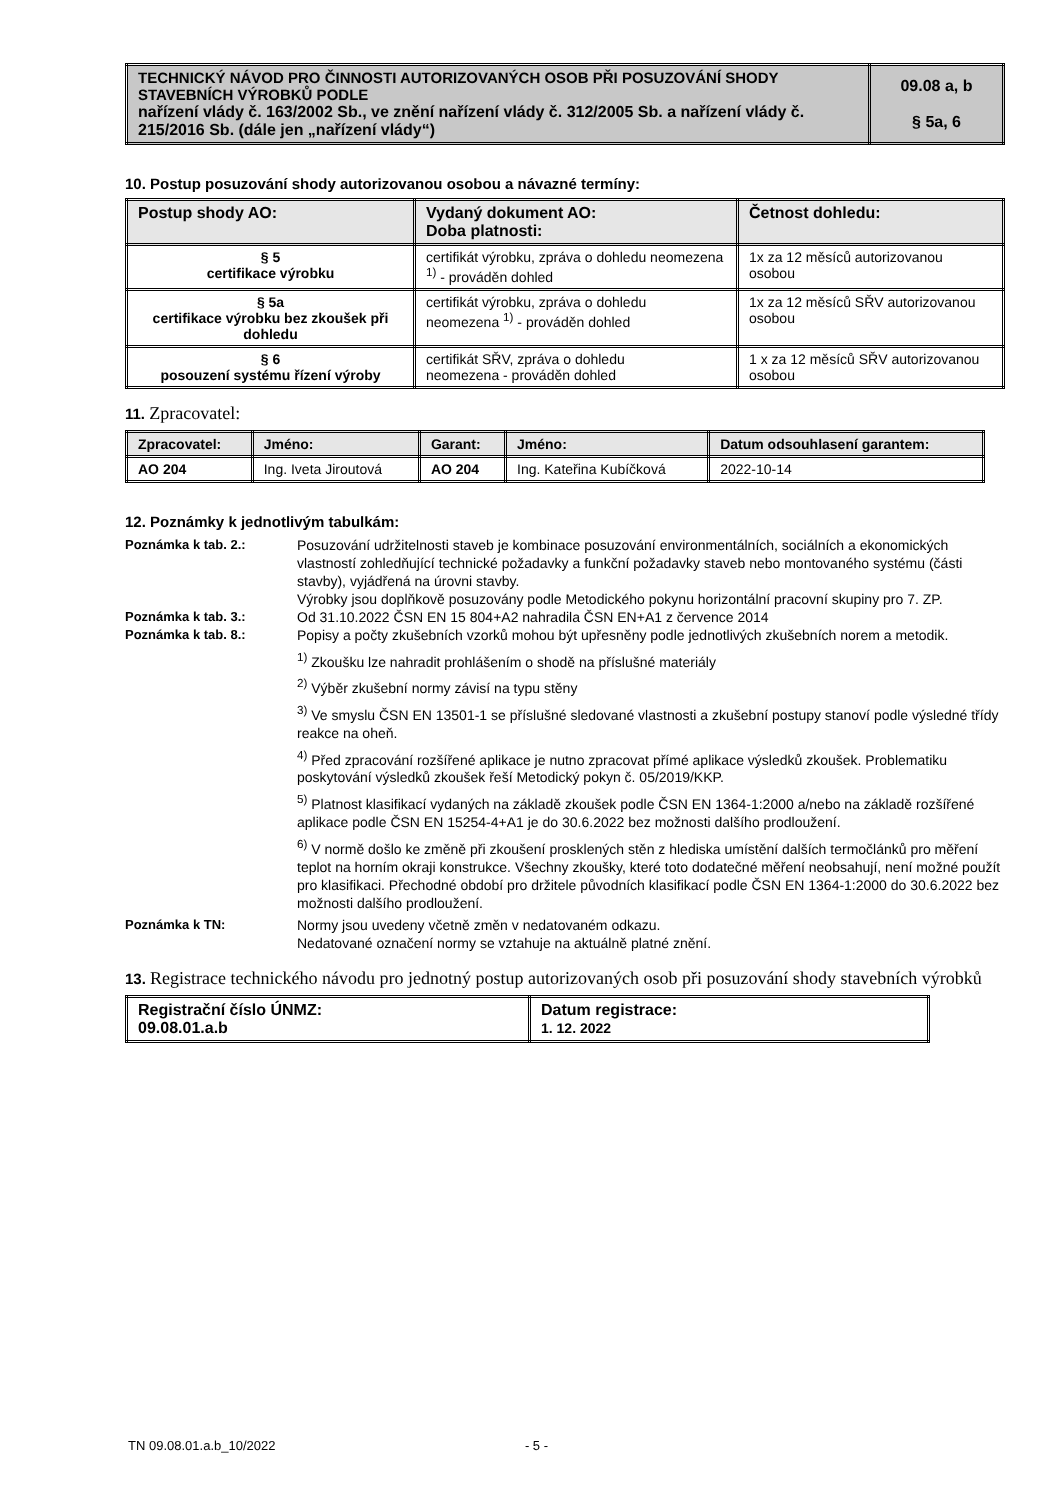| TECHNICKÝ NÁVOD PRO ČINNOSTI AUTORIZOVANÝCH OSOB PŘI POSUZOVÁNÍ SHODY STAVEBNÍCH VÝROBKŮ PODLE nařízení vlády č. 163/2002 Sb., ve znění nařízení vlády č. 312/2005 Sb. a nařízení vlády č. 215/2016 Sb. (dále jen „nařízení vlády“) | 09.08 a, b § 5a, 6 |
10. Postup posuzování shody autorizovanou osobou a návazné termíny:
| Postup shody AO: | Vydaný dokument AO: Doba platnosti: | Četnost dohledu: |
| --- | --- | --- |
| § 5 certifikace výrobku | certifikát výrobku, zpráva o dohledu neomezena <sup>1)</sup> - prováděn dohled | 1x za 12 měsíců autorizovanou osobou |
| § 5a certifikace výrobku bez zkoušek při dohledu | certifikát výrobku, zpráva o dohledu neomezena <sup>1)</sup> - prováděn dohled | 1x za 12 měsíců SŘV autorizovanou osobou |
| § 6 posouzení systému řízení výroby | certifikát SŘV, zpráva o dohledu neomezena - prováděn dohled | 1 x za 12 měsíců SŘV autorizovanou osobou |
11. Zpracovatel:
| Zpracovatel: | Jméno: | Garant: | Jméno: | Datum odsouhlasení garantem: |
| --- | --- | --- | --- | --- |
| AO 204 | Ing. Iveta Jiroutová | AO 204 | Ing. Kateřina Kubíčková | 2022-10-14 |
12. Poznámky k jednotlivým tabulkám:
Poznámka k tab. 2.:
Posuzování udržitelnosti staveb je kombinace posuzování environmentálních, sociálních a ekonomických vlastností zohledňující technické požadavky a funkční požadavky staveb nebo montovaného systému (části stavby), vyjádřená na úrovni stavby.
Výrobky jsou doplňkově posuzovány podle Metodického pokynu horizontální pracovní skupiny pro 7. ZP.
Poznámka k tab. 3.:
Od 31.10.2022 ČSN EN 15 804+A2 nahradila ČSN EN+A1 z července 2014
Poznámka k tab. 8.:
Popisy a počty zkušebních vzorků mohou být upřesněny podle jednotlivých zkušebních norem a metodik.
<sup>1)</sup> Zkoušku lze nahradit prohlášením o shodě na příslušné materiály
<sup>2)</sup> Výběr zkušební normy závisí na typu stěny
<sup>3)</sup> Ve smyslu ČSN EN 13501-1 se příslušné sledované vlastnosti a zkušební postupy stanoví podle výsledné třídy reakce na oheň.
<sup>4)</sup> Před zpracování rozšířené aplikace je nutno zpracovat přímé aplikace výsledků zkoušek. Problematiku poskytování výsledků zkoušek řeší Metodický pokyn č. 05/2019/KKP.
<sup>5)</sup> Platnost klasifikací vydaných na základě zkoušek podle ČSN EN 1364-1:2000 a/nebo na základě rozšířené aplikace podle ČSN EN 15254-4+A1 je do 30.6.2022 bez možnosti dalšího prodloužení.
<sup>6)</sup> V normě došlo ke změně při zkoušení prosklených stěn z hlediska umístění dalších termočlánků pro měření teplot na horním okraji konstrukce. Všechny zkoušky, které toto dodatečné měření neobsahují, není možné použít pro klasifikaci. Přechodné období pro držitele původních klasifikací podle ČSN EN 1364-1:2000 do 30.6.2022 bez možnosti dalšího prodloužení.
Poznámka k TN:
Normy jsou uvedeny včetně změn v nedatovaném odkazu.
Nedatované označení normy se vztahuje na aktuálně platné znění.
13. Registrace technického návodu pro jednotný postup autorizovaných osob při posuzování shody stavebních výrobků
| Registrační číslo ÚNMZ: 09.08.01.a.b | Datum registrace: 1. 12. 2022 |
TN 09.08.01.a.b_10/2022 - 5 -